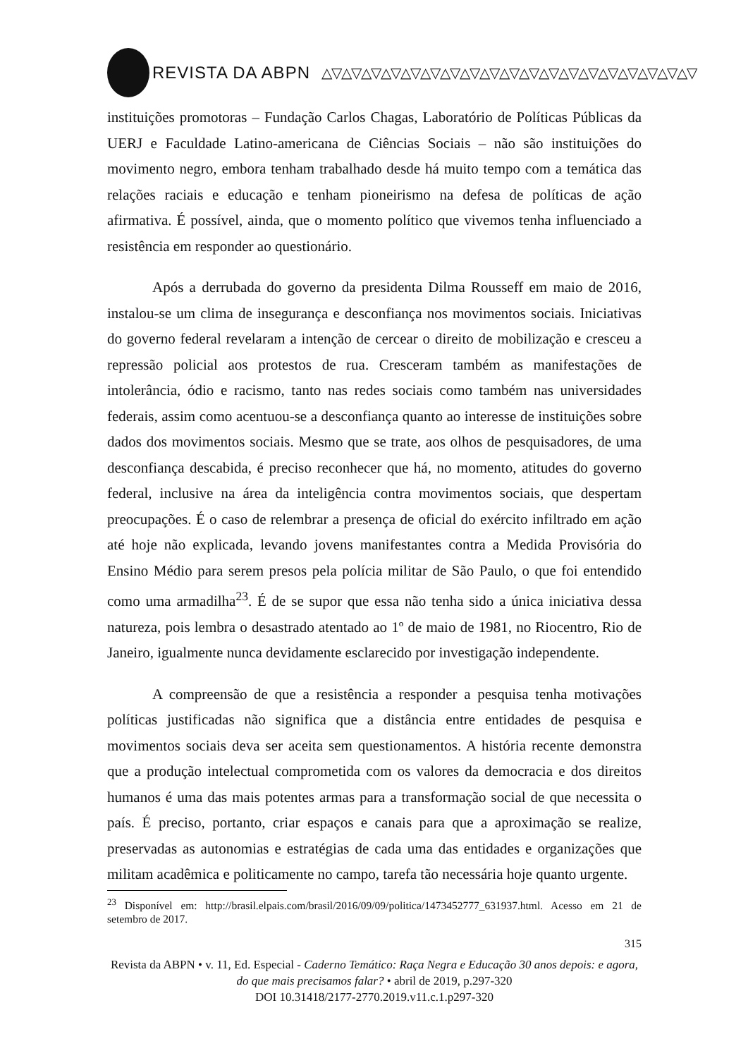REVISTA DA ABPN △▽△▽△▽△▽△▽△▽△▽△▽△▽△▽△▽△▽△▽△▽△▽△▽△▽△▽△▽
instituições promotoras – Fundação Carlos Chagas, Laboratório de Políticas Públicas da UERJ e Faculdade Latino-americana de Ciências Sociais – não são instituições do movimento negro, embora tenham trabalhado desde há muito tempo com a temática das relações raciais e educação e tenham pioneirismo na defesa de políticas de ação afirmativa. É possível, ainda, que o momento político que vivemos tenha influenciado a resistência em responder ao questionário.
Após a derrubada do governo da presidenta Dilma Rousseff em maio de 2016, instalou-se um clima de insegurança e desconfiança nos movimentos sociais. Iniciativas do governo federal revelaram a intenção de cercear o direito de mobilização e cresceu a repressão policial aos protestos de rua. Cresceram também as manifestações de intolerância, ódio e racismo, tanto nas redes sociais como também nas universidades federais, assim como acentuou-se a desconfiança quanto ao interesse de instituições sobre dados dos movimentos sociais. Mesmo que se trate, aos olhos de pesquisadores, de uma desconfiança descabida, é preciso reconhecer que há, no momento, atitudes do governo federal, inclusive na área da inteligência contra movimentos sociais, que despertam preocupações. É o caso de relembrar a presença de oficial do exército infiltrado em ação até hoje não explicada, levando jovens manifestantes contra a Medida Provisória do Ensino Médio para serem presos pela polícia militar de São Paulo, o que foi entendido como uma armadilha<sup>23</sup>. É de se supor que essa não tenha sido a única iniciativa dessa natureza, pois lembra o desastrado atentado ao 1º de maio de 1981, no Riocentro, Rio de Janeiro, igualmente nunca devidamente esclarecido por investigação independente.
A compreensão de que a resistência a responder a pesquisa tenha motivações políticas justificadas não significa que a distância entre entidades de pesquisa e movimentos sociais deva ser aceita sem questionamentos. A história recente demonstra que a produção intelectual comprometida com os valores da democracia e dos direitos humanos é uma das mais potentes armas para a transformação social de que necessita o país. É preciso, portanto, criar espaços e canais para que a aproximação se realize, preservadas as autonomias e estratégias de cada uma das entidades e organizações que militam acadêmica e politicamente no campo, tarefa tão necessária hoje quanto urgente.
<sup>23</sup> Disponível em: http://brasil.elpais.com/brasil/2016/09/09/politica/1473452777_631937.html. Acesso em 21 de setembro de 2017.
315
Revista da ABPN • v. 11, Ed. Especial - Caderno Temático: Raça Negra e Educação 30 anos depois: e agora, do que mais precisamos falar? • abril de 2019, p.297-320
DOI 10.31418/2177-2770.2019.v11.c.1.p297-320